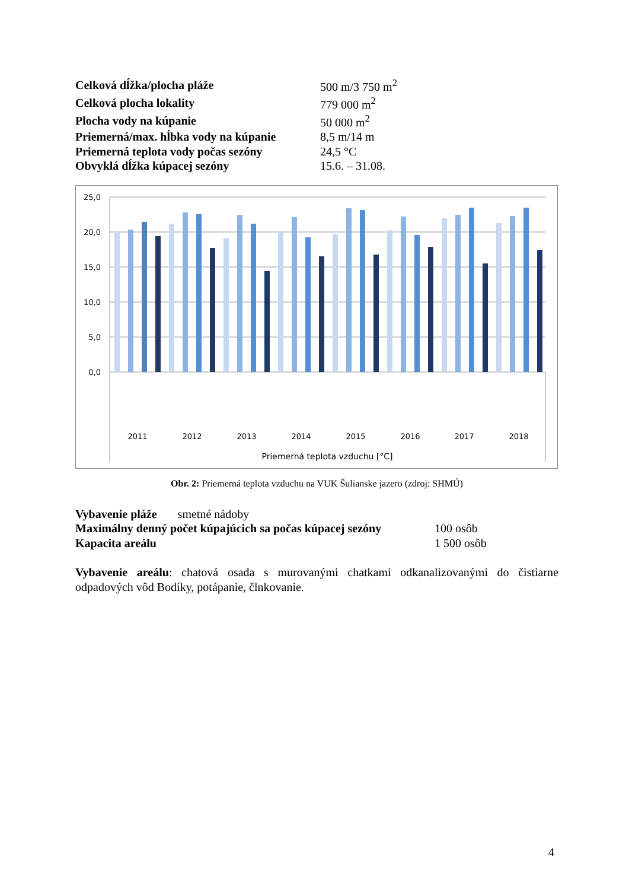| Celková dĺžka/plocha pláže | 500 m/3 750 m<sup>2</sup> |
| Celková plocha lokality | 779 000 m<sup>2</sup> |
| Plocha vody na kúpanie | 50 000 m<sup>2</sup> |
| Priemerná/max. hĺbka vody na kúpanie | 8,5 m/14 m |
| Priemerná teplota vody počas sezóny | 24,5 °C |
| Obvyklá dĺžka kúpacej sezóny | 15.6. – 31.08. |
25,0
20,0
15,0
10,0
5,0
0,0
2011
2012
2013
2014
2015
2016
2017
2018
Priemerná teplota vzduchu [°C]
Obr. 2: Priemerná teplota vzduchu na VUK Šulianske jazero (zdroj: SHMÚ)
| Vybavenie pláže smetné nádoby | |
| Maximálny denný počet kúpajúcich sa počas kúpacej sezóny | 100 osôb |
| Kapacita areálu | 1 500 osôb |
Vybavenie areálu: chatová osada s murovanými chatkami odkanalizovanými do čistiarne odpadových vôd Bodíky, potápanie, člnkovanie.
4